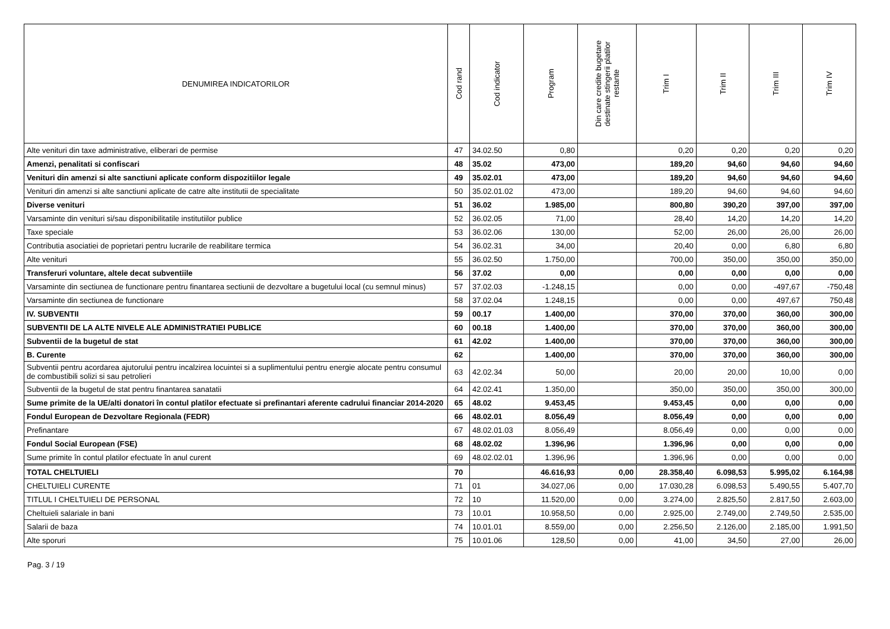| DENUMIREA INDICATORILOR | Cod rand | Cod indicator | Program | Din care credite bugetare destinate stingerii platilor restante | Trim I | Trim II | Trim III | Trim IV |
| --- | --- | --- | --- | --- | --- | --- | --- | --- |
| Alte venituri din taxe administrative, eliberari de permise | 47 | 34.02.50 | 0,80 | | 0,20 | 0,20 | 0,20 | 0,20 |
| Amenzi, penalitati si confiscari | 48 | 35.02 | 473,00 | | 189,20 | 94,60 | 94,60 | 94,60 |
| Venituri din amenzi si alte sanctiuni aplicate conform dispozitiilor legale | 49 | 35.02.01 | 473,00 | | 189,20 | 94,60 | 94,60 | 94,60 |
| Venituri din amenzi si alte sanctiuni aplicate de catre alte institutii de specialitate | 50 | 35.02.01.02 | 473,00 | | 189,20 | 94,60 | 94,60 | 94,60 |
| Diverse venituri | 51 | 36.02 | 1.985,00 | | 800,80 | 390,20 | 397,00 | 397,00 |
| Varsaminte din venituri si/sau disponibilitatile institutiilor publice | 52 | 36.02.05 | 71,00 | | 28,40 | 14,20 | 14,20 | 14,20 |
| Taxe speciale | 53 | 36.02.06 | 130,00 | | 52,00 | 26,00 | 26,00 | 26,00 |
| Contributia asociatiei de poprietari pentru lucrarile de reabilitare termica | 54 | 36.02.31 | 34,00 | | 20,40 | 0,00 | 6,80 | 6,80 |
| Alte venituri | 55 | 36.02.50 | 1.750,00 | | 700,00 | 350,00 | 350,00 | 350,00 |
| Transferuri voluntare, altele decat subventiile | 56 | 37.02 | 0,00 | | 0,00 | 0,00 | 0,00 | 0,00 |
| Varsaminte din sectiunea de functionare pentru finantarea sectiunii de dezvoltare a bugetului local (cu semnul minus) | 57 | 37.02.03 | -1.248,15 | | 0,00 | 0,00 | -497,67 | -750,48 |
| Varsaminte din sectiunea de functionare | 58 | 37.02.04 | 1.248,15 | | 0,00 | 0,00 | 497,67 | 750,48 |
| IV. SUBVENTII | 59 | 00.17 | 1.400,00 | | 370,00 | 370,00 | 360,00 | 300,00 |
| SUBVENTII DE LA ALTE NIVELE ALE ADMINISTRATIEI PUBLICE | 60 | 00.18 | 1.400,00 | | 370,00 | 370,00 | 360,00 | 300,00 |
| Subventii de la bugetul de stat | 61 | 42.02 | 1.400,00 | | 370,00 | 370,00 | 360,00 | 300,00 |
| B. Curente | 62 | | 1.400,00 | | 370,00 | 370,00 | 360,00 | 300,00 |
| Subventii pentru acordarea ajutorului pentru incalzirea locuintei si a suplimentului pentru energie alocate pentru consumul de combustibili solizi si sau petrolieri | 63 | 42.02.34 | 50,00 | | 20,00 | 20,00 | 10,00 | 0,00 |
| Subventii de la bugetul de stat pentru finantarea sanatatii | 64 | 42.02.41 | 1.350,00 | | 350,00 | 350,00 | 350,00 | 300,00 |
| Sume primite de la UE/alti donatori în contul platilor efectuate si prefinantari aferente cadrului financiar 2014-2020 | 65 | 48.02 | 9.453,45 | | 9.453,45 | 0,00 | 0,00 | 0,00 |
| Fondul European de Dezvoltare Regionala (FEDR) | 66 | 48.02.01 | 8.056,49 | | 8.056,49 | 0,00 | 0,00 | 0,00 |
| Prefinantare | 67 | 48.02.01.03 | 8.056,49 | | 8.056,49 | 0,00 | 0,00 | 0,00 |
| Fondul Social European (FSE) | 68 | 48.02.02 | 1.396,96 | | 1.396,96 | 0,00 | 0,00 | 0,00 |
| Sume primite în contul platilor efectuate în anul curent | 69 | 48.02.02.01 | 1.396,96 | | 1.396,96 | 0,00 | 0,00 | 0,00 |
| TOTAL CHELTUIELI | 70 | | 46.616,93 | 0,00 | 28.358,40 | 6.098,53 | 5.995,02 | 6.164,98 |
| CHELTUIELI CURENTE | 71 | 01 | 34.027,06 | 0,00 | 17.030,28 | 6.098,53 | 5.490,55 | 5.407,70 |
| TITLUL I CHELTUIELI DE PERSONAL | 72 | 10 | 11.520,00 | 0,00 | 3.274,00 | 2.825,50 | 2.817,50 | 2.603,00 |
| Cheltuieli salariale in bani | 73 | 10.01 | 10.958,50 | 0,00 | 2.925,00 | 2.749,00 | 2.749,50 | 2.535,00 |
| Salarii de baza | 74 | 10.01.01 | 8.559,00 | 0,00 | 2.256,50 | 2.126,00 | 2.185,00 | 1.991,50 |
| Alte sporuri | 75 | 10.01.06 | 128,50 | 0,00 | 41,00 | 34,50 | 27,00 | 26,00 |
Pag. 3 / 19